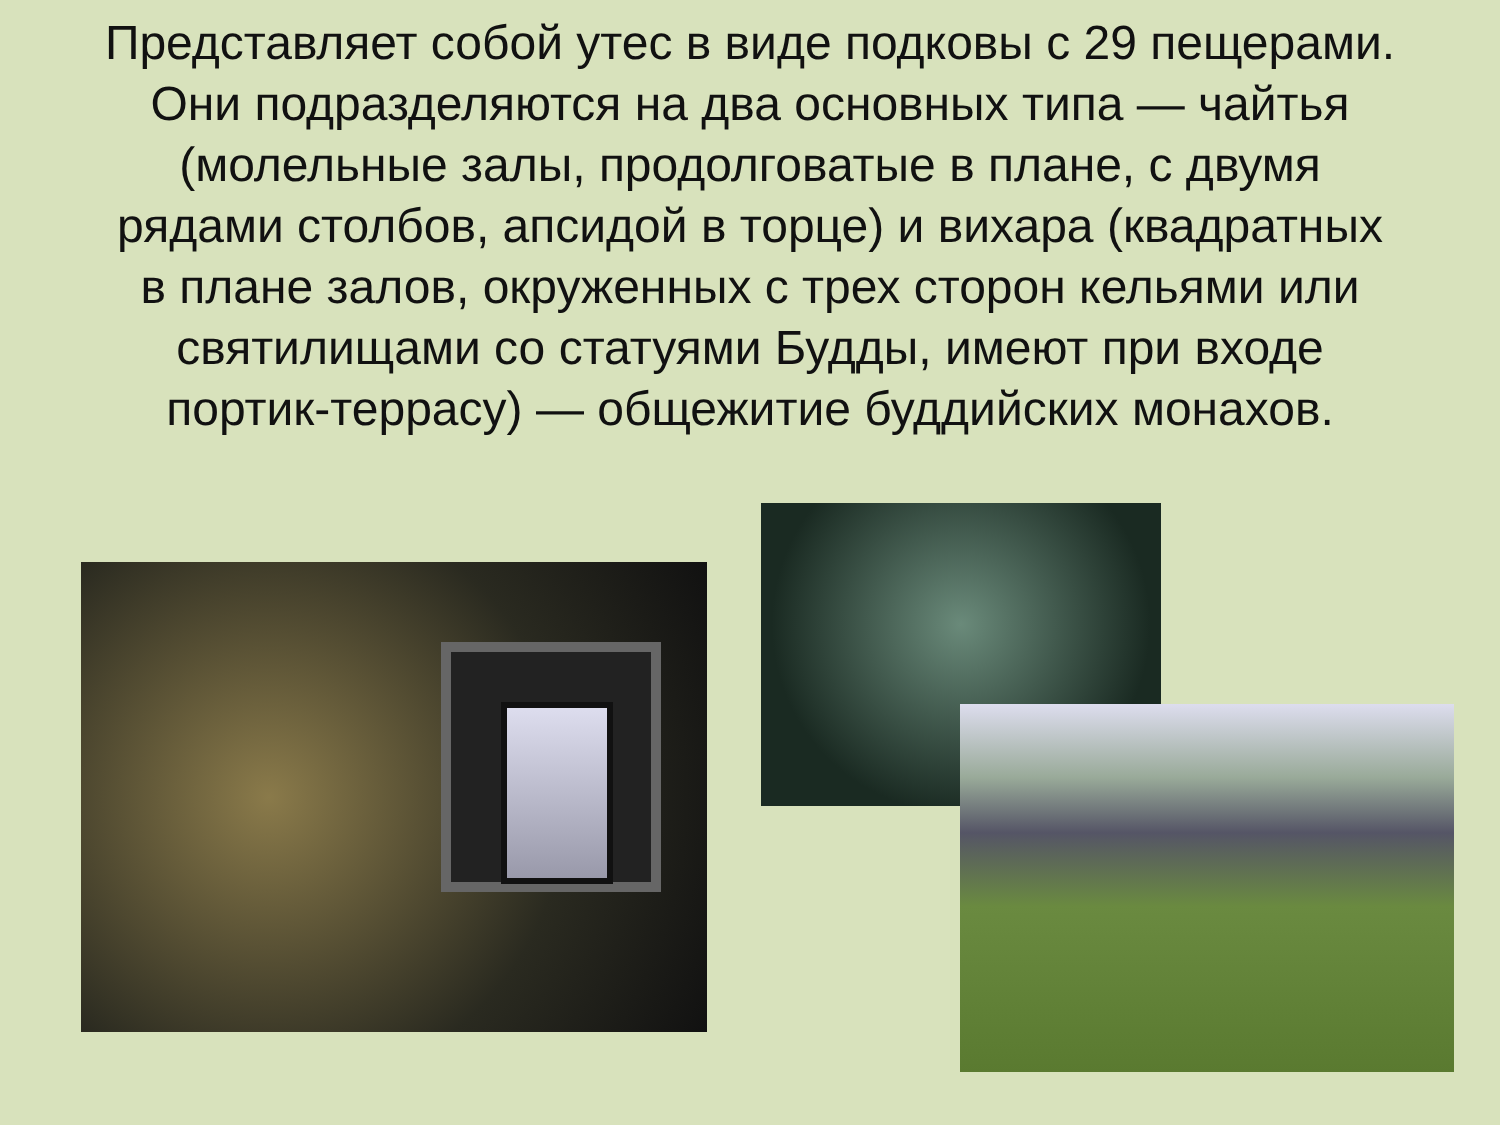Представляет собой утес в виде подковы с 29 пещерами. Они подразделяются на два основных типа — чайтья (молельные залы, продолговатые в плане, с двумя рядами столбов, апсидой в торце) и вихара (квадратных в плане залов, окруженных с трех сторон кельями или святилищами со статуями Будды, имеют при входе портик-террасу) — общежитие буддийских монахов.